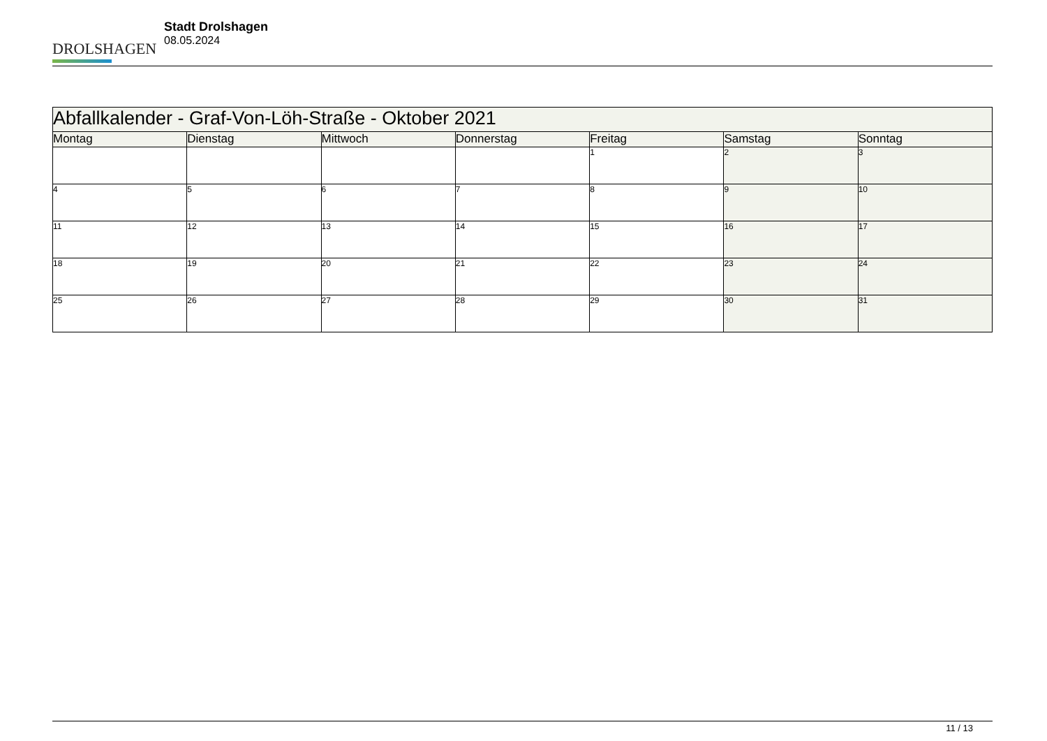DROLSHAGEN
Stadt Drolshagen
08.05.2024
| Abfallkalender - Graf-Von-Löh-Straße - Oktober 2021 | | | | | | |
| --- | --- | --- | --- | --- | --- | --- |
| Montag | Dienstag | Mittwoch | Donnerstag | Freitag | Samstag | Sonntag |
| | | | | 1 | 2 | 3 |
| 4 | 5 | 6 | 7 | 8 | 9 | 10 |
| 11 | 12 | 13 | 14 | 15 | 16 | 17 |
| 18 | 19 | 20 | 21 | 22 | 23 | 24 |
| 25 | 26 | 27 | 28 | 29 | 30 | 31 |
11 / 13